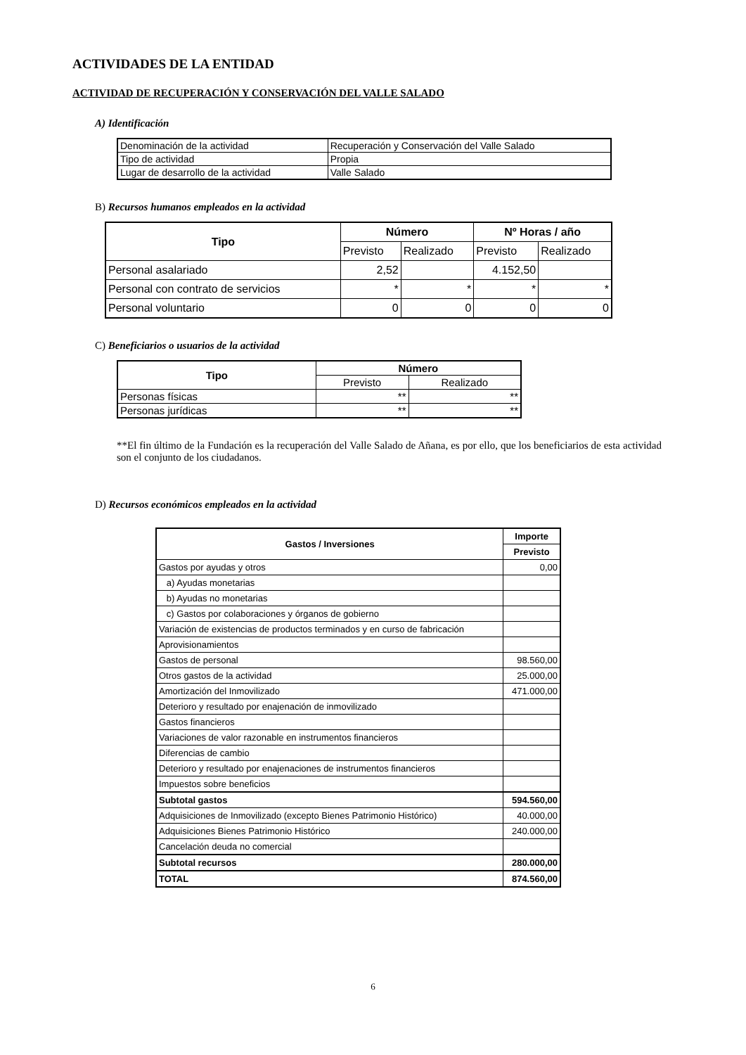ACTIVIDADES DE LA ENTIDAD
ACTIVIDAD DE RECUPERACIÓN Y CONSERVACIÓN DEL VALLE SALADO
A) Identificación
| Denominación de la actividad | Recuperación y Conservación del Valle Salado |
| Tipo de actividad | Propia |
| Lugar de desarrollo de la actividad | Valle Salado |
B) Recursos humanos empleados en la actividad
| Tipo | Número | | Nº Horas / año | |
| --- | --- | --- | --- | --- |
| | Previsto | Realizado | Previsto | Realizado |
| Personal asalariado | 2,52 | | 4.152,50 | |
| Personal con contrato de servicios | * | * | * | * |
| Personal voluntario | 0 | 0 | 0 | 0 |
C) Beneficiarios o usuarios de la actividad
| Tipo | Número | |
| --- | --- | --- |
| | Previsto | Realizado |
| Personas físicas | ** | ** |
| Personas jurídicas | ** | ** |
**El fin último de la Fundación es la recuperación del Valle Salado de Añana, es por ello, que los beneficiarios de esta actividad son el conjunto de los ciudadanos.
D) Recursos económicos empleados en la actividad
| Gastos / Inversiones | Importe |
| --- | --- |
| | Previsto |
| Gastos por ayudas y otros | 0,00 |
| a) Ayudas monetarias | |
| b) Ayudas no monetarias | |
| c) Gastos por colaboraciones y órganos de gobierno | |
| Variación de existencias de productos terminados y en curso de fabricación | |
| Aprovisionamientos | |
| Gastos de personal | 98.560,00 |
| Otros gastos de la actividad | 25.000,00 |
| Amortización del Inmovilizado | 471.000,00 |
| Deterioro y resultado por enajenación de inmovilizado | |
| Gastos financieros | |
| Variaciones de valor razonable en instrumentos financieros | |
| Diferencias de cambio | |
| Deterioro y resultado por enajenaciones de instrumentos financieros | |
| Impuestos sobre beneficios | |
| Subtotal gastos | 594.560,00 |
| Adquisiciones de Inmovilizado (excepto Bienes Patrimonio Histórico) | 40.000,00 |
| Adquisiciones Bienes Patrimonio Histórico | 240.000,00 |
| Cancelación deuda no comercial | |
| Subtotal recursos | 280.000,00 |
| TOTAL | 874.560,00 |
6